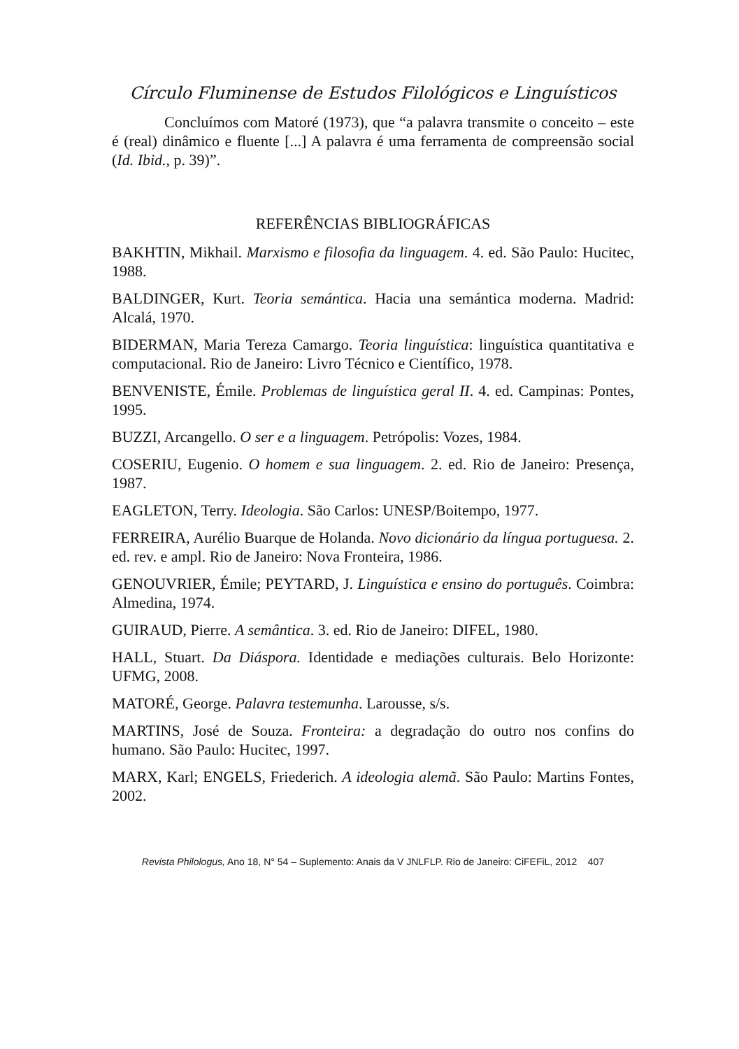Círculo Fluminense de Estudos Filológicos e Linguísticos
Concluímos com Matoré (1973), que “a palavra transmite o conceito – este é (real) dinâmico e fluente [...] A palavra é uma ferramenta de compreensão social (Id. Ibid., p. 39)”.
REFERÊNCIAS BIBLIOGRÁFICAS
BAKHTIN, Mikhail. Marxismo e filosofia da linguagem. 4. ed. São Paulo: Hucitec, 1988.
BALDINGER, Kurt. Teoria semántica. Hacia una semántica moderna. Madrid: Alcalá, 1970.
BIDERMAN, Maria Tereza Camargo. Teoria linguística: linguística quantitativa e computacional. Rio de Janeiro: Livro Técnico e Científico, 1978.
BENVENISTE, Émile. Problemas de linguística geral II. 4. ed. Campinas: Pontes, 1995.
BUZZI, Arcangello. O ser e a linguagem. Petrópolis: Vozes, 1984.
COSERIU, Eugenio. O homem e sua linguagem. 2. ed. Rio de Janeiro: Presença, 1987.
EAGLETON, Terry. Ideologia. São Carlos: UNESP/Boitempo, 1977.
FERREIRA, Aurélio Buarque de Holanda. Novo dicionário da língua portuguesa. 2. ed. rev. e ampl. Rio de Janeiro: Nova Fronteira, 1986.
GENOUVRIER, Émile; PEYTARD, J. Linguística e ensino do português. Coimbra: Almedina, 1974.
GUIRAUD, Pierre. A semântica. 3. ed. Rio de Janeiro: DIFEL, 1980.
HALL, Stuart. Da Diáspora. Identidade e mediações culturais. Belo Horizonte: UFMG, 2008.
MATORÉ, George. Palavra testemunha. Larousse, s/s.
MARTINS, José de Souza. Fronteira: a degradação do outro nos confins do humano. São Paulo: Hucitec, 1997.
MARX, Karl; ENGELS, Friederich. A ideologia alemã. São Paulo: Martins Fontes, 2002.
Revista Philologus, Ano 18, N° 54 – Suplemento: Anais da V JNLFLP. Rio de Janeiro: CiFEFiL, 2012 407